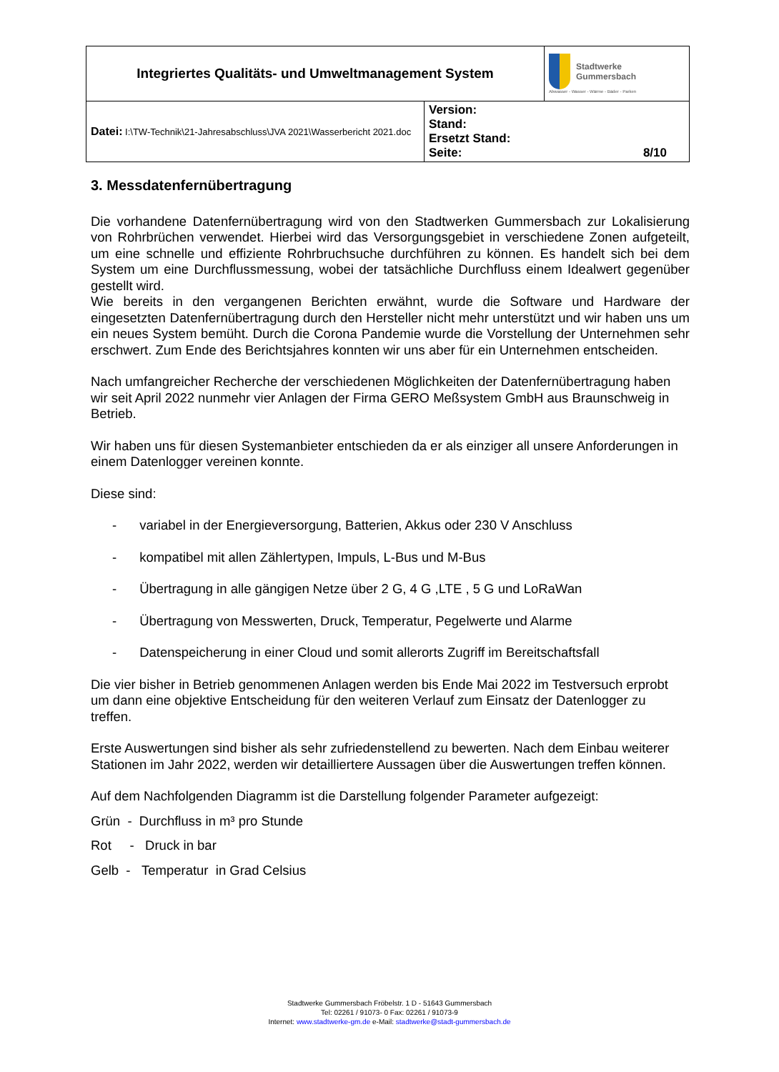| Integriertes Qualitäts- und Umweltmanagement System | | Stadtwerke Gummersbach Abwasser - Wasser - Wärme - Bäder - Parken |
| Datei: I:\TW-Technik\21-Jahresabschluss\JVA 2021\Wasserbericht 2021.doc | Version: Stand: Ersetzt Stand: Seite: 8/10 | |
3. Messdatenfernübertragung
Die vorhandene Datenfernübertragung wird von den Stadtwerken Gummersbach zur Lokalisierung von Rohrbrüchen verwendet. Hierbei wird das Versorgungsgebiet in verschiedene Zonen aufgeteilt, um eine schnelle und effiziente Rohrbruchsuche durchführen zu können. Es handelt sich bei dem System um eine Durchflussmessung, wobei der tatsächliche Durchfluss einem Idealwert gegenüber gestellt wird.
Wie bereits in den vergangenen Berichten erwähnt, wurde die Software und Hardware der eingesetzten Datenfernübertragung durch den Hersteller nicht mehr unterstützt und wir haben uns um ein neues System bemüht. Durch die Corona Pandemie wurde die Vorstellung der Unternehmen sehr erschwert. Zum Ende des Berichtsjahres konnten wir uns aber für ein Unternehmen entscheiden.
Nach umfangreicher Recherche der verschiedenen Möglichkeiten der Datenfernübertragung haben wir seit April 2022 nunmehr vier Anlagen der Firma GERO Meßsystem GmbH aus Braunschweig in Betrieb.
Wir haben uns für diesen Systemanbieter entschieden da er als einziger all unsere Anforderungen in einem Datenlogger vereinen konnte.
Diese sind:
- variabel in der Energieversorgung, Batterien, Akkus oder 230 V Anschluss
- kompatibel mit allen Zählertypen, Impuls, L-Bus und M-Bus
- Übertragung in alle gängigen Netze über 2 G, 4 G ,LTE , 5 G und LoRaWan
- Übertragung von Messwerten, Druck, Temperatur, Pegelwerte und Alarme
- Datenspeicherung in einer Cloud und somit allerorts Zugriff im Bereitschaftsfall
Die vier bisher in Betrieb genommenen Anlagen werden bis Ende Mai 2022 im Testversuch erprobt um dann eine objektive Entscheidung für den weiteren Verlauf zum Einsatz der Datenlogger zu treffen.
Erste Auswertungen sind bisher als sehr zufriedenstellend zu bewerten. Nach dem Einbau weiterer Stationen im Jahr 2022, werden wir detailliertere Aussagen über die Auswertungen treffen können.
Auf dem Nachfolgenden Diagramm ist die Darstellung folgender Parameter aufgezeigt:
Grün - Durchfluss in m³ pro Stunde
Rot - Druck in bar
Gelb - Temperatur in Grad Celsius
Stadtwerke Gummersbach Fröbelstr. 1 D - 51643 Gummersbach
Tel: 02261 / 91073- 0 Fax: 02261 / 91073-9
Internet: www.stadtwerke-gm.de e-Mail: stadtwerke@stadt-gummersbach.de